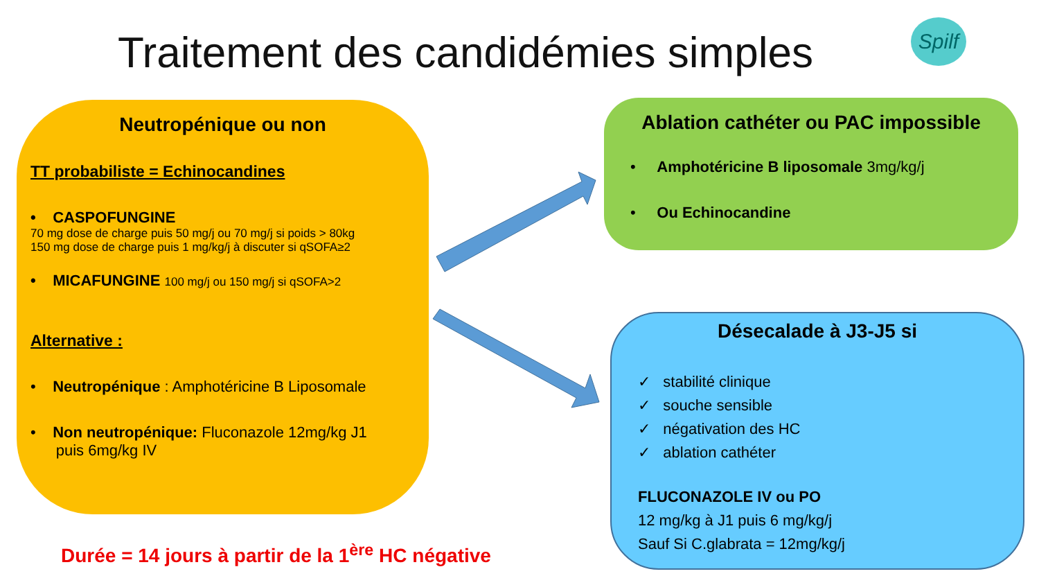Traitement des candidémies simples
Spilf
Neutropénique ou non
TT probabiliste = Echinocandines
• CASPOFUNGINE
70 mg dose de charge puis 50 mg/j ou 70 mg/j si poids > 80kg
150 mg dose de charge puis 1 mg/kg/j à discuter si qSOFA≥2
• MICAFUNGINE 100 mg/j ou 150 mg/j si qSOFA>2
Alternative :
• Neutropénique : Amphotéricine B Liposomale
• Non neutropénique: Fluconazole 12mg/kg J1
puis 6mg/kg IV
Ablation cathéter ou PAC impossible
• Amphotéricine B liposomale 3mg/kg/j
• Ou Echinocandine
Désecalade à J3-J5 si
✓ stabilité clinique
✓ souche sensible
✓ négativation des HC
✓ ablation cathéter
FLUCONAZOLE IV ou PO
12 mg/kg à J1 puis 6 mg/kg/j
Sauf Si C.glabrata = 12mg/kg/j
Durée = 14 jours à partir de la 1<sup>ère</sup> HC négative